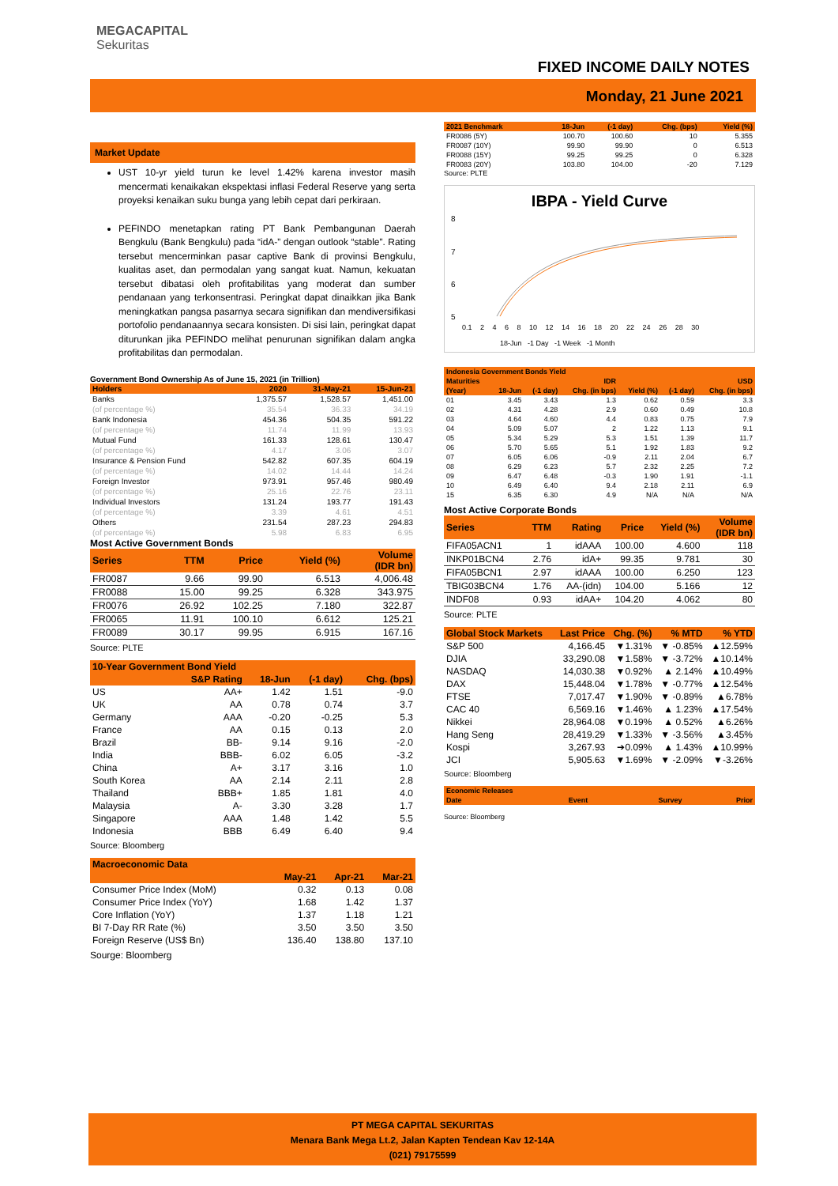MEGACAPITAL
Sekuritas
FIXED INCOME DAILY NOTES
Monday, 21 June 2021
Market Update
UST 10-yr yield turun ke level 1.42% karena investor masih mencermati kenaikakan ekspektasi inflasi Federal Reserve yang serta proyeksi kenaikan suku bunga yang lebih cepat dari perkiraan.
PEFINDO menetapkan rating PT Bank Pembangunan Daerah Bengkulu (Bank Bengkulu) pada “idA-” dengan outlook “stable”. Rating tersebut mencerminkan pasar captive Bank di provinsi Bengkulu, kualitas aset, dan permodalan yang sangat kuat. Namun, kekuatan tersebut dibatasi oleh profitabilitas yang moderat dan sumber pendanaan yang terkonsentrasi. Peringkat dapat dinaikkan jika Bank meningkatkan pangsa pasarnya secara signifikan dan mendiversifikasi portofolio pendanaannya secara konsisten. Di sisi lain, peringkat dapat diturunkan jika PEFINDO melihat penurunan signifikan dalam angka profitabilitas dan permodalan.
Government Bond Ownership As of June 15, 2021 (in Trillion)
| Holders | 2020 | 31-May-21 | 15-Jun-21 |
| --- | --- | --- | --- |
| Banks | 1,375.57 | 1,528.57 | 1,451.00 |
| (of percentage %) | 35.54 | 36.33 | 34.19 |
| Bank Indonesia | 454.36 | 504.35 | 591.22 |
| (of percentage %) | 11.74 | 11.99 | 13.93 |
| Mutual Fund | 161.33 | 128.61 | 130.47 |
| (of percentage %) | 4.17 | 3.06 | 3.07 |
| Insurance & Pension Fund | 542.82 | 607.35 | 604.19 |
| (of percentage %) | 14.02 | 14.44 | 14.24 |
| Foreign Investor | 973.91 | 957.46 | 980.49 |
| (of percentage %) | 25.16 | 22.76 | 23.11 |
| Individual Investors | 131.24 | 193.77 | 191.43 |
| (of percentage %) | 3.39 | 4.61 | 4.51 |
| Others | 231.54 | 287.23 | 294.83 |
| (of percentage %) | 5.98 | 6.83 | 6.95 |
Most Active Government Bonds
| Series | TTM | Price | Yield (%) | Volume (IDR bn) |
| --- | --- | --- | --- | --- |
| FR0087 | 9.66 | 99.90 | 6.513 | 4,006.48 |
| FR0088 | 15.00 | 99.25 | 6.328 | 343.975 |
| FR0076 | 26.92 | 102.25 | 7.180 | 322.87 |
| FR0065 | 11.91 | 100.10 | 6.612 | 125.21 |
| FR0089 | 30.17 | 99.95 | 6.915 | 167.16 |
Source: PLTE
| 10-Year Government Bond Yield | | | | |
| --- | --- | --- | --- | --- |
| | S&P Rating | 18-Jun | (-1 day) | Chg. (bps) |
| US | AA+ | 1.42 | 1.51 | -9.0 |
| UK | AA | 0.78 | 0.74 | 3.7 |
| Germany | AAA | -0.20 | -0.25 | 5.3 |
| France | AA | 0.15 | 0.13 | 2.0 |
| Brazil | BB- | 9.14 | 9.16 | -2.0 |
| India | BBB- | 6.02 | 6.05 | -3.2 |
| China | A+ | 3.17 | 3.16 | 1.0 |
| South Korea | AA | 2.14 | 2.11 | 2.8 |
| Thailand | BBB+ | 1.85 | 1.81 | 4.0 |
| Malaysia | A- | 3.30 | 3.28 | 1.7 |
| Singapore | AAA | 1.48 | 1.42 | 5.5 |
| Indonesia | BBB | 6.49 | 6.40 | 9.4 |
Source: Bloomberg
| Macroeconomic Data | | | |
| --- | --- | --- | --- |
| | May-21 | Apr-21 | Mar-21 |
| Consumer Price Index (MoM) | 0.32 | 0.13 | 0.08 |
| Consumer Price Index (YoY) | 1.68 | 1.42 | 1.37 |
| Core Inflation (YoY) | 1.37 | 1.18 | 1.21 |
| BI 7-Day RR Rate (%) | 3.50 | 3.50 | 3.50 |
| Foreign Reserve (US$ Bn) | 136.40 | 138.80 | 137.10 |
Sourge: Bloomberg
| 2021 Benchmark | 18-Jun | (-1 day) | Chg. (bps) | Yield (%) |
| --- | --- | --- | --- | --- |
| FR0086 (5Y) | 100.70 | 100.60 | 10 | 5.355 |
| FR0087 (10Y) | 99.90 | 99.90 | 0 | 6.513 |
| FR0088 (15Y) | 99.25 | 99.25 | 0 | 6.328 |
| FR0083 (20Y) | 103.80 | 104.00 | -20 | 7.129 |
Source: PLTE
IBPA - Yield Curve
8
7
6
5
0.1 2 4 6 8 10 12 14 16 18 20 22 24 26 28 30
18-Jun -1 Day -1 Week -1 Month
| Indonesia Government Bonds Yield | | | | | | |
| --- | --- | --- | --- | --- | --- | --- |
| Maturities | IDR | | | USD | | |
| (Year) | 18-Jun | (-1 day) | Chg. (in bps) | Yield (%) | (-1 day) | Chg. (in bps) |
| 01 | 3.45 | 3.43 | 1.3 | 0.62 | 0.59 | 3.3 |
| 02 | 4.31 | 4.28 | 2.9 | 0.60 | 0.49 | 10.8 |
| 03 | 4.64 | 4.60 | 4.4 | 0.83 | 0.75 | 7.9 |
| 04 | 5.09 | 5.07 | 2 | 1.22 | 1.13 | 9.1 |
| 05 | 5.34 | 5.29 | 5.3 | 1.51 | 1.39 | 11.7 |
| 06 | 5.70 | 5.65 | 5.1 | 1.92 | 1.83 | 9.2 |
| 07 | 6.05 | 6.06 | -0.9 | 2.11 | 2.04 | 6.7 |
| 08 | 6.29 | 6.23 | 5.7 | 2.32 | 2.25 | 7.2 |
| 09 | 6.47 | 6.48 | -0.3 | 1.90 | 1.91 | -1.1 |
| 10 | 6.49 | 6.40 | 9.4 | 2.18 | 2.11 | 6.9 |
| 15 | 6.35 | 6.30 | 4.9 | N/A | N/A | N/A |
Most Active Corporate Bonds
| Series | TTM | Rating | Price | Yield (%) | Volume (IDR bn) |
| --- | --- | --- | --- | --- | --- |
| FIFA05ACN1 | 1 | idAAA | 100.00 | 4.600 | 118 |
| INKP01BCN4 | 2.76 | idA+ | 99.35 | 9.781 | 30 |
| FIFA05BCN1 | 2.97 | idAAA | 100.00 | 6.250 | 123 |
| TBIG03BCN4 | 1.76 | AA-(idn) | 104.00 | 5.166 | 12 |
| INDF08 | 0.93 | idAA+ | 104.20 | 4.062 | 80 |
Source: PLTE
| Global Stock Markets | Last Price | Chg. (%) | % MTD | % YTD |
| --- | --- | --- | --- | --- |
| S&P 500 | 4,166.45 | ▼1.31% | ▼ -0.85% | ▲12.59% |
| DJIA | 33,290.08 | ▼1.58% | ▼ -3.72% | ▲10.14% |
| NASDAQ | 14,030.38 | ▼0.92% | ▲ 2.14% | ▲10.49% |
| DAX | 15,448.04 | ▼1.78% | ▼ -0.77% | ▲12.54% |
| FTSE | 7,017.47 | ▼1.90% | ▼ -0.89% | ▲6.78% |
| CAC 40 | 6,569.16 | ▼1.46% | ▲ 1.23% | ▲17.54% |
| Nikkei | 28,964.08 | ▼0.19% | ▲ 0.52% | ▲6.26% |
| Hang Seng | 28,419.29 | ▼1.33% | ▼ -3.56% | ▲3.45% |
| Kospi | 3,267.93 | ➔0.09% | ▲ 1.43% | ▲10.99% |
| JCI | 5,905.63 | ▼1.69% | ▼ -2.09% | ▼-3.26% |
Source: Bloomberg
| Economic Releases | | | |
| --- | --- | --- | --- |
| Date | Event | Survey | Prior |
Source: Bloomberg
PT MEGA CAPITAL SEKURITAS
Menara Bank Mega Lt.2, Jalan Kapten Tendean Kav 12-14A
(021) 79175599